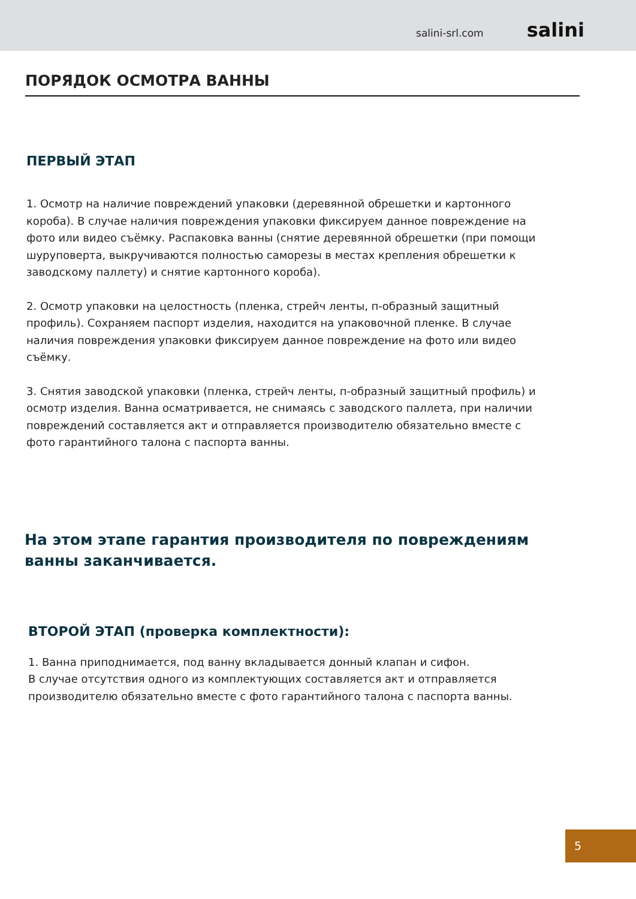salini-srl.com salini
ПОРЯДОК ОСМОТРА ВАННЫ
ПЕРВЫЙ ЭТАП
1. Осмотр на наличие повреждений упаковки (деревянной обрешетки и картонного короба). В случае наличия повреждения упаковки фиксируем данное повреждение на фото или видео съёмку. Распаковка ванны (снятие деревянной обрешетки (при помощи шуруповерта, выкручиваются полностью саморезы в местах крепления обрешетки к заводскому паллету) и снятие картонного короба).
2. Осмотр упаковки на целостность (пленка, стрейч ленты, п-образный защитный профиль). Сохраняем паспорт изделия, находится на упаковочной пленке. В случае наличия повреждения упаковки фиксируем данное повреждение на фото или видео съёмку.
3. Снятия заводской упаковки (пленка, стрейч ленты, п-образный защитный профиль) и осмотр изделия. Ванна осматривается, не снимаясь с заводского паллета, при наличии повреждений составляется акт и отправляется производителю обязательно вместе с фото гарантийного талона с паспорта ванны.
На этом этапе гарантия производителя по повреждениям ванны заканчивается.
ВТОРОЙ ЭТАП (проверка комплектности):
1. Ванна приподнимается, под ванну вкладывается донный клапан и сифон.
В случае отсутствия одного из комплектующих составляется акт и отправляется производителю обязательно вместе с фото гарантийного талона с паспорта ванны.
5